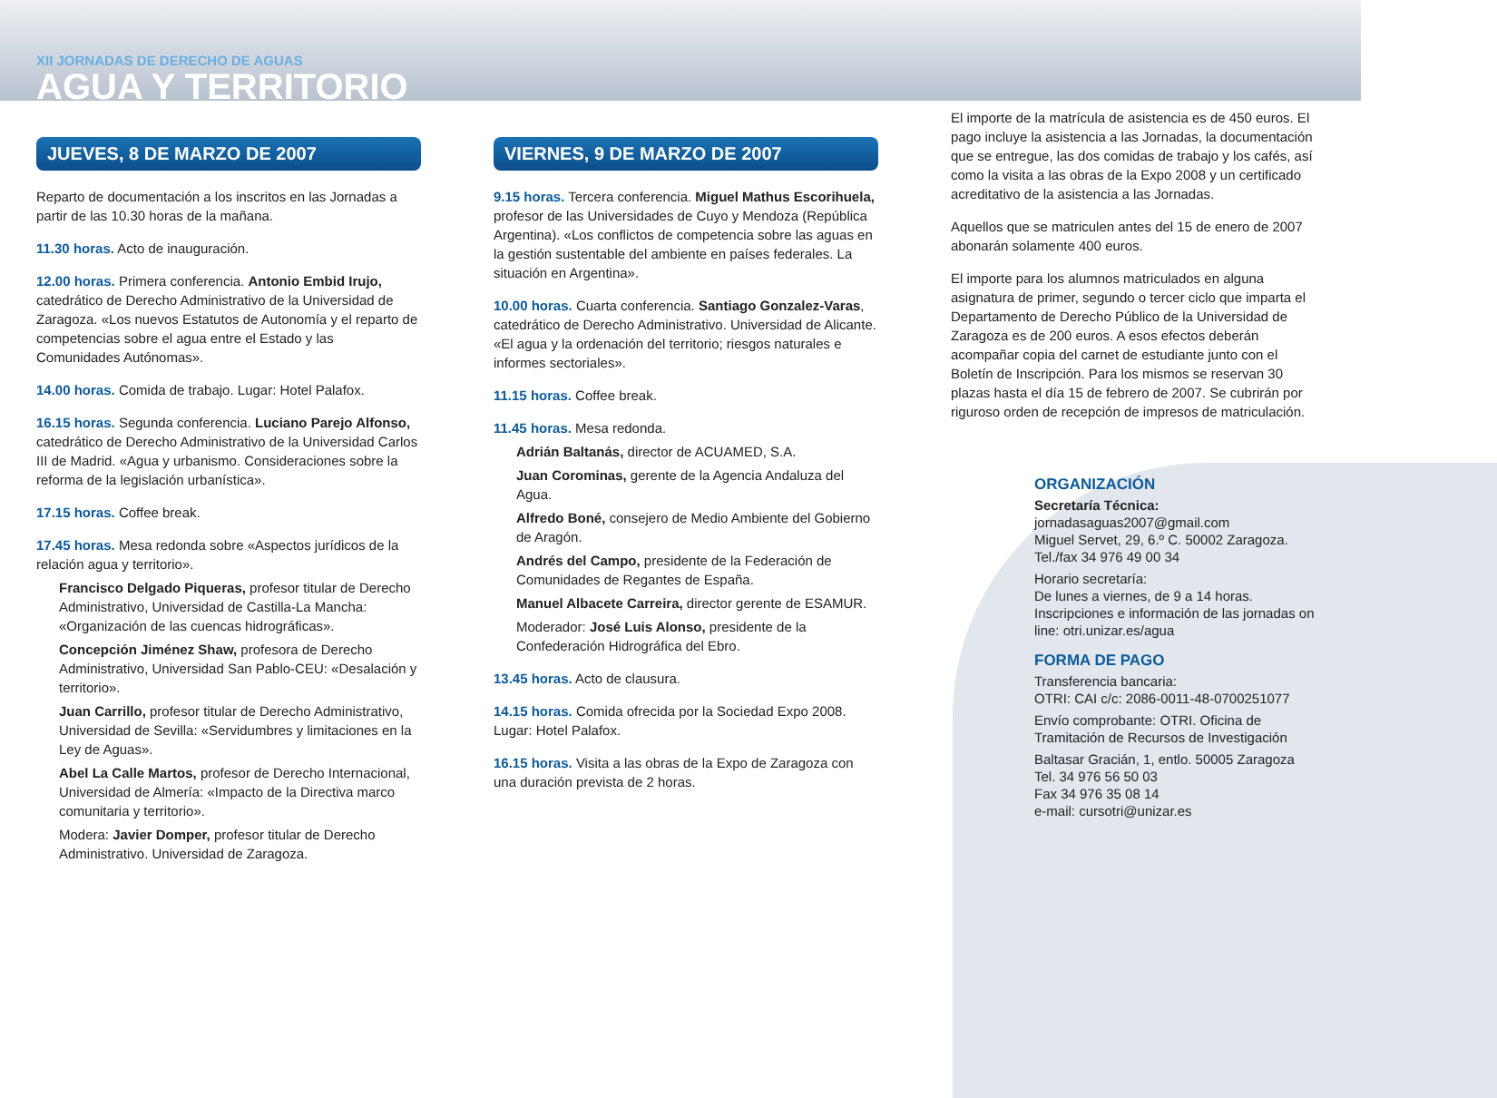XII JORNADAS DE DERECHO DE AGUAS
AGUA Y TERRITORIO
JUEVES, 8 DE MARZO DE 2007
Reparto de documentación a los inscritos en las Jornadas a partir de las 10.30 horas de la mañana.
11.30 horas. Acto de inauguración.
12.00 horas. Primera conferencia. Antonio Embid Irujo, catedrático de Derecho Administrativo de la Universidad de Zaragoza. «Los nuevos Estatutos de Autonomía y el reparto de competencias sobre el agua entre el Estado y las Comunidades Autónomas».
14.00 horas. Comida de trabajo. Lugar: Hotel Palafox.
16.15 horas. Segunda conferencia. Luciano Parejo Alfonso, catedrático de Derecho Administrativo de la Universidad Carlos III de Madrid. «Agua y urbanismo. Consideraciones sobre la reforma de la legislación urbanística».
17.15 horas. Coffee break.
17.45 horas. Mesa redonda sobre «Aspectos jurídicos de la relación agua y territorio».
Francisco Delgado Piqueras, profesor titular de Derecho Administrativo, Universidad de Castilla-La Mancha: «Organización de las cuencas hidrográficas».
Concepción Jiménez Shaw, profesora de Derecho Administrativo, Universidad San Pablo-CEU: «Desalación y territorio».
Juan Carrillo, profesor titular de Derecho Administrativo, Universidad de Sevilla: «Servidumbres y limitaciones en la Ley de Aguas».
Abel La Calle Martos, profesor de Derecho Internacional, Universidad de Almería: «Impacto de la Directiva marco comunitaria y territorio».
Modera: Javier Domper, profesor titular de Derecho Administrativo. Universidad de Zaragoza.
VIERNES, 9 DE MARZO DE 2007
9.15 horas. Tercera conferencia. Miguel Mathus Escorihuela, profesor de las Universidades de Cuyo y Mendoza (República Argentina). «Los conflictos de competencia sobre las aguas en la gestión sustentable del ambiente en países federales. La situación en Argentina».
10.00 horas. Cuarta conferencia. Santiago Gonzalez-Varas, catedrático de Derecho Administrativo. Universidad de Alicante. «El agua y la ordenación del territorio; riesgos naturales e informes sectoriales».
11.15 horas. Coffee break.
11.45 horas. Mesa redonda.
Adrián Baltanás, director de ACUAMED, S.A.
Juan Corominas, gerente de la Agencia Andaluza del Agua.
Alfredo Boné, consejero de Medio Ambiente del Gobierno de Aragón.
Andrés del Campo, presidente de la Federación de Comunidades de Regantes de España.
Manuel Albacete Carreira, director gerente de ESAMUR.
Moderador: José Luis Alonso, presidente de la Confederación Hidrográfica del Ebro.
13.45 horas. Acto de clausura.
14.15 horas. Comida ofrecida por la Sociedad Expo 2008. Lugar: Hotel Palafox.
16.15 horas. Visita a las obras de la Expo de Zaragoza con una duración prevista de 2 horas.
El importe de la matrícula de asistencia es de 450 euros. El pago incluye la asistencia a las Jornadas, la documentación que se entregue, las dos comidas de trabajo y los cafés, así como la visita a las obras de la Expo 2008 y un certificado acreditativo de la asistencia a las Jornadas.
Aquellos que se matriculen antes del 15 de enero de 2007 abonarán solamente 400 euros.
El importe para los alumnos matriculados en alguna asignatura de primer, segundo o tercer ciclo que imparta el Departamento de Derecho Público de la Universidad de Zaragoza es de 200 euros. A esos efectos deberán acompañar copia del carnet de estudiante junto con el Boletín de Inscripción. Para los mismos se reservan 30 plazas hasta el día 15 de febrero de 2007. Se cubrirán por riguroso orden de recepción de impresos de matriculación.
ORGANIZACIÓN
Secretaría Técnica:
jornadasaguas2007@gmail.com
Miguel Servet, 29, 6.º C. 50002 Zaragoza.
Tel./fax 34 976 49 00 34
Horario secretaría:
De lunes a viernes, de 9 a 14 horas.
Inscripciones e información de las jornadas on line: otri.unizar.es/agua
FORMA DE PAGO
Transferencia bancaria:
OTRI: CAI c/c: 2086-0011-48-0700251077
Envío comprobante: OTRI. Oficina de Tramitación de Recursos de Investigación
Baltasar Gracián, 1, entlo. 50005 Zaragoza
Tel. 34 976 56 50 03
Fax 34 976 35 08 14
e-mail: cursotri@unizar.es